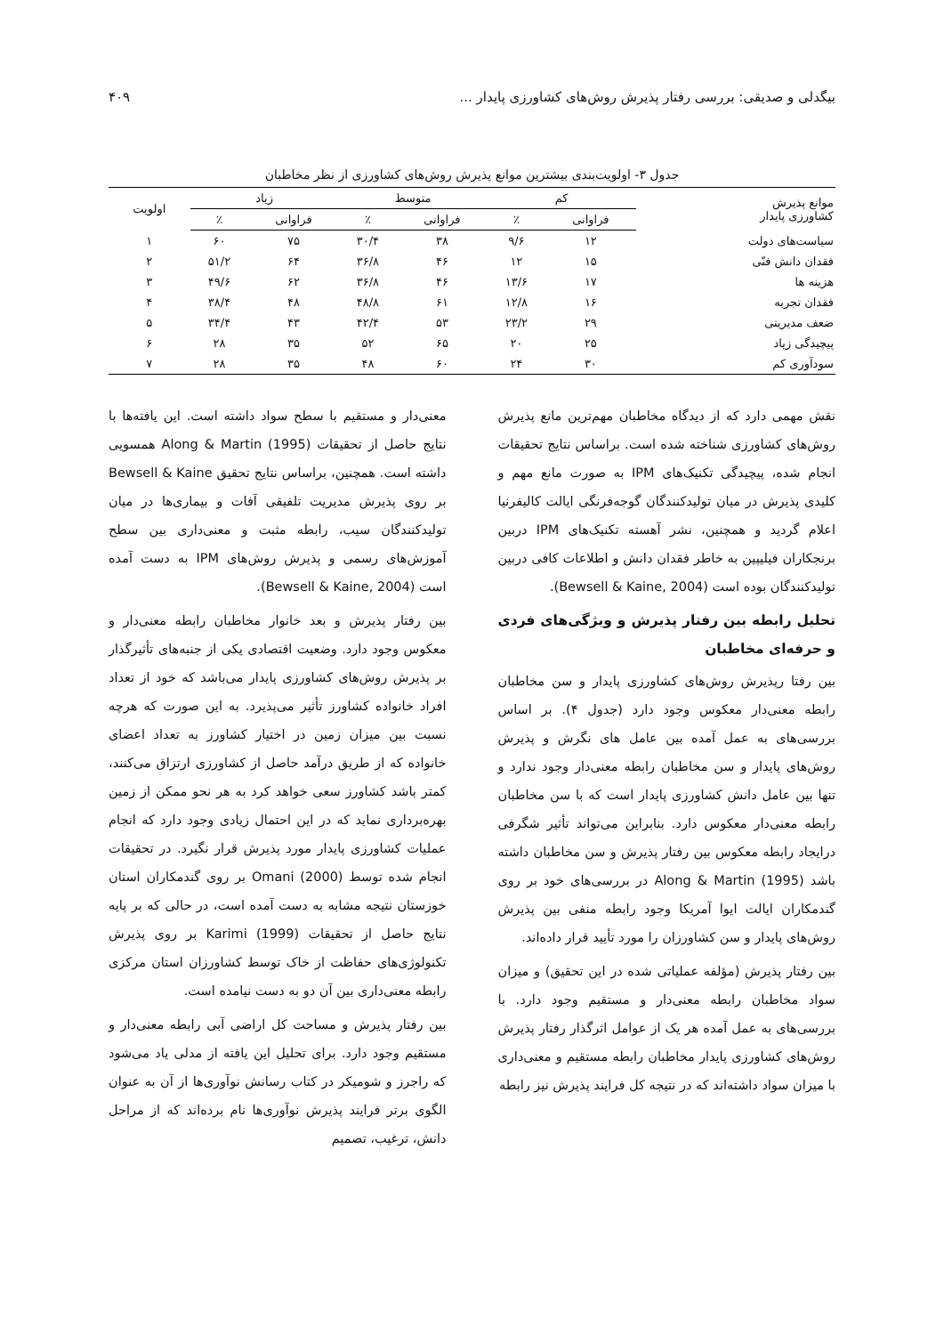بیگدلی و صدیقی: بررسی رفتار پذیرش روش‌های کشاورزی پایدار ... ۴۰۹
جدول ۳- اولویت‌بندی بیشترین موانع پذیرش روش‌های کشاورزی از نظر مخاطبان
| موانع پذیرش کشاورزی پایدار | کم | | متوسط | | زیاد | | اولویت |
| --- | --- | --- | --- | --- | --- | --- | --- |
| | فراوانی | ٪ | فراوانی | ٪ | فراوانی | ٪ | |
| سیاست‌های دولت | ۱۲ | ۹/۶ | ۳۸ | ۳۰/۴ | ۷۵ | ۶۰ | ۱ |
| فقدان دانش فنّی | ۱۵ | ۱۲ | ۴۶ | ۳۶/۸ | ۶۴ | ۵۱/۲ | ۲ |
| هزینه ها | ۱۷ | ۱۳/۶ | ۴۶ | ۳۶/۸ | ۶۲ | ۴۹/۶ | ۳ |
| فقدان تجربه | ۱۶ | ۱۲/۸ | ۶۱ | ۴۸/۸ | ۴۸ | ۳۸/۴ | ۴ |
| ضعف مدیریتی | ۲۹ | ۲۳/۲ | ۵۳ | ۴۲/۴ | ۴۳ | ۳۴/۴ | ۵ |
| پیچیدگی زیاد | ۲۵ | ۲۰ | ۶۵ | ۵۲ | ۳۵ | ۲۸ | ۶ |
| سودآوری کم | ۳۰ | ۲۴ | ۶۰ | ۴۸ | ۳۵ | ۲۸ | ۷ |
نقش مهمی دارد که از دیدگاه مخاطبان مهم‌ترین مانع پذیرش روش‌های کشاورزی شناخته شده است. براساس نتایج تحقیقات انجام شده، پیچیدگی تکنیک‌های IPM به صورت مانع مهم و کلیدی پذیرش در میان تولیدکنندگان گوجه‌فرنگی ایالت کالیفرنیا اعلام گردید و همچنین، نشر آهسته تکنیک‌های IPM دربین برنجکاران فیلیپین به خاطر فقدان دانش و اطلاعات کافی دربین تولیدکنندگان بوده است (Bewsell & Kaine, 2004).
تحلیل رابطه بین رفتار پذیرش و ویژگی‌های فردی و حرفه‌ای مخاطبان
بین رفتا رپذیرش روش‌های کشاورزی پایدار و سن مخاطبان رابطه معنی‌دار معکوس وجود دارد (جدول ۴). بر اساس بررسی‌های به عمل آمده بین عامل های نگرش و پذیرش روش‌های پایدار و سن مخاطبان رابطه معنی‌دار وجود ندارد و تنها بین عامل دانش کشاورزی پایدار است که با سن مخاطبان رابطه معنی‌دار معکوس دارد. بنابراین می‌تواند تأثیر شگرفی درایجاد رابطه معکوس بین رفتار پذیرش و سن مخاطبان داشته باشد Along & Martin (1995) در بررسی‌های خود بر روی گندمکاران ایالت ایوا آمریکا وجود رابطه منفی بین پذیرش روش‌های پایدار و سن کشاورزان را مورد تأیید قرار داده‌اند.
بین رفتار پذیرش (مؤلفه عملیاتی شده در این تحقیق) و میزان سواد مخاطبان رابطه معنی‌دار و مستقیم وجود دارد. با بررسی‌های به عمل آمده هر یک از عوامل اثرگذار رفتار پذیرش روش‌های کشاورزی پایدار مخاطبان رابطه مستقیم و معنی‌داری با میزان سواد داشته‌اند که در نتیجه کل فرایند پذیرش نیز رابطه
معنی‌دار و مستقیم با سطح سواد داشته است. این یافته‌ها با نتایج حاصل از تحقیقات Along & Martin (1995) همسویی داشته است. همچنین، براساس نتایج تحقیق Bewsell & Kaine بر روی پذیرش مدیریت تلفیقی آفات و بیماری‌ها در میان تولیدکنندگان سیب، رابطه مثبت و معنی‌داری بین سطح آموزش‌های رسمی و پذیرش روش‌های IPM به دست آمده است (Bewsell & Kaine, 2004).
بین رفتار پذیرش و بعد خانوار مخاطبان رابطه معنی‌دار و معکوس وجود دارد. وضعیت اقتصادی یکی از جنبه‌های تأثیرگذار بر پذیرش روش‌های کشاورزی پایدار می‌باشد که خود از تعداد افراد خانواده کشاورز تأثیر می‌پذیرد. به این صورت که هرچه نسبت بین میزان زمین در اختیار کشاورز به تعداد اعضای خانواده که از طریق درآمد حاصل از کشاورزی ارتزاق می‌کنند، کمتر باشد کشاورز سعی خواهد کرد به هر نحو ممکن از زمین بهره‌برداری نماید که در این احتمال زیادی وجود دارد که انجام عملیات کشاورزی پایدار مورد پذیرش قرار نگیرد. در تحقیقات انجام شده توسط Omani (2000) بر روی گندمکاران استان خوزستان نتیجه مشابه به دست آمده است، در حالی که بر پایه نتایج حاصل از تحقیقات Karimi (1999) بر روی پذیرش تکنولوژی‌های حفاظت از خاک توسط کشاورزان استان مرکزی رابطه معنی‌داری بین آن دو به دست نیامده است.
بین رفتار پذیرش و مساحت کل اراضی آبی رابطه معنی‌دار و مستقیم وجود دارد. برای تحلیل این یافته از مدلی یاد می‌شود که راجرز و شومیکر در کتاب رسانش نوآوری‌ها از آن به عنوان الگوی برتر فرایند پذیرش نوآوری‌ها نام برده‌اند که از مراحل دانش، ترغیب، تصمیم